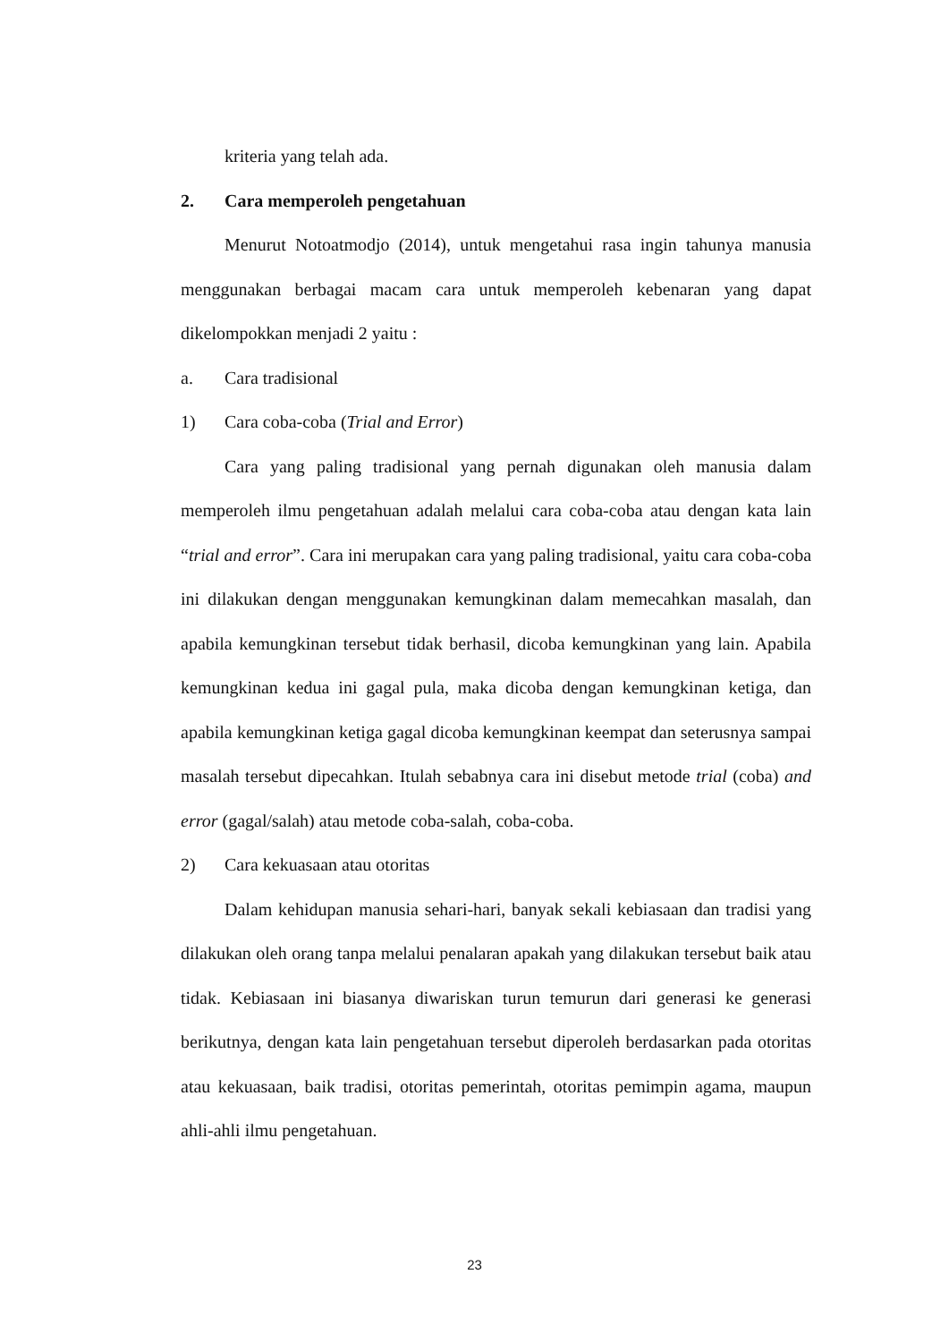kriteria yang telah ada.
2. Cara memperoleh pengetahuan
Menurut Notoatmodjo (2014), untuk mengetahui rasa ingin tahunya manusia menggunakan berbagai macam cara untuk memperoleh kebenaran yang dapat dikelompokkan menjadi 2 yaitu :
a. Cara tradisional
1) Cara coba-coba (Trial and Error)
Cara yang paling tradisional yang pernah digunakan oleh manusia dalam memperoleh ilmu pengetahuan adalah melalui cara coba-coba atau dengan kata lain “trial and error”. Cara ini merupakan cara yang paling tradisional, yaitu cara coba-coba ini dilakukan dengan menggunakan kemungkinan dalam memecahkan masalah, dan apabila kemungkinan tersebut tidak berhasil, dicoba kemungkinan yang lain. Apabila kemungkinan kedua ini gagal pula, maka dicoba dengan kemungkinan ketiga, dan apabila kemungkinan ketiga gagal dicoba kemungkinan keempat dan seterusnya sampai masalah tersebut dipecahkan. Itulah sebabnya cara ini disebut metode trial (coba) and error (gagal/salah) atau metode coba-salah, coba-coba.
2) Cara kekuasaan atau otoritas
Dalam kehidupan manusia sehari-hari, banyak sekali kebiasaan dan tradisi yang dilakukan oleh orang tanpa melalui penalaran apakah yang dilakukan tersebut baik atau tidak. Kebiasaan ini biasanya diwariskan turun temurun dari generasi ke generasi berikutnya, dengan kata lain pengetahuan tersebut diperoleh berdasarkan pada otoritas atau kekuasaan, baik tradisi, otoritas pemerintah, otoritas pemimpin agama, maupun ahli-ahli ilmu pengetahuan.
23